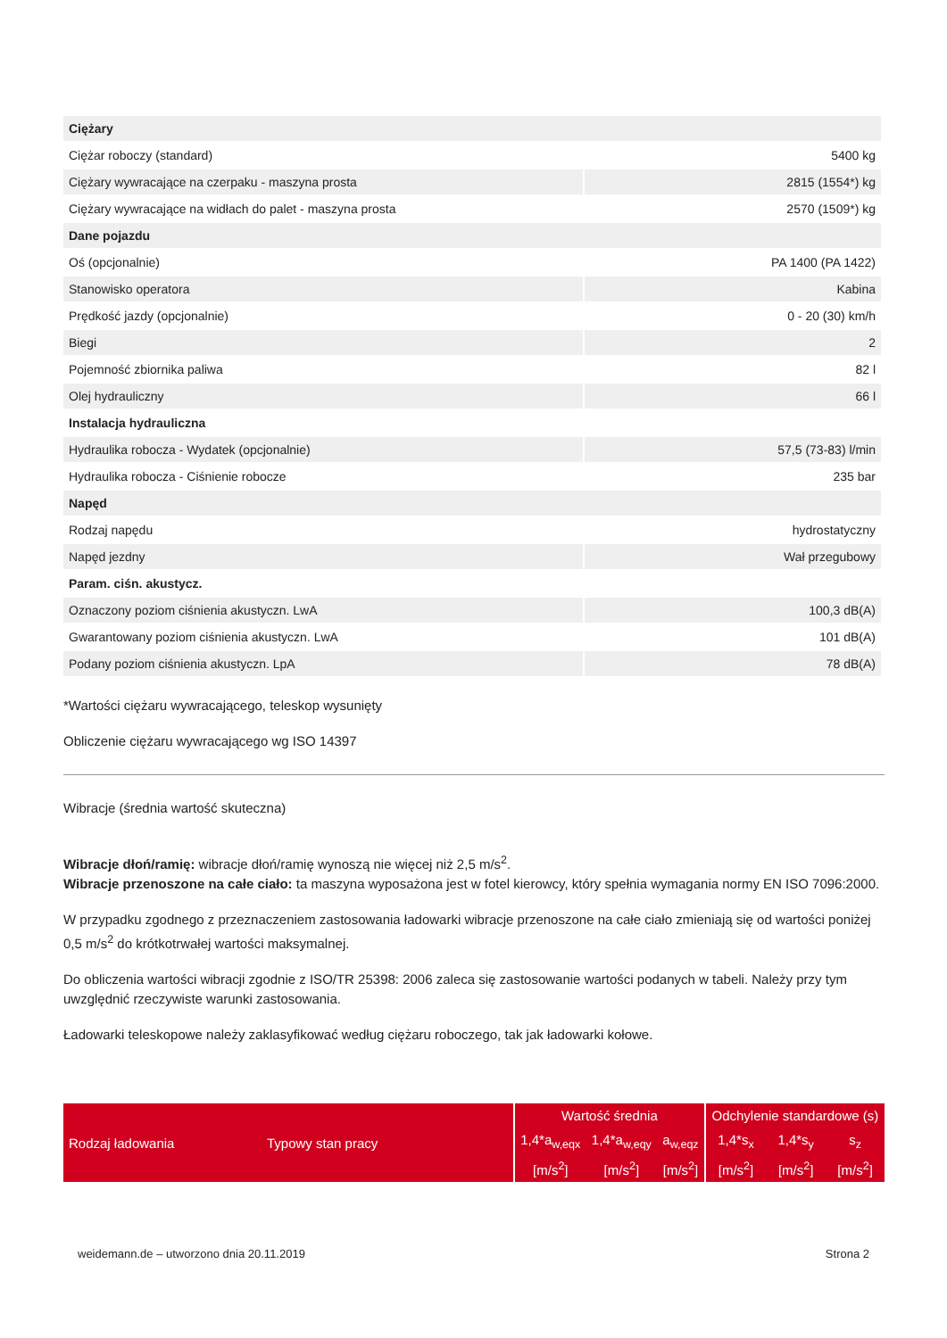| Ciężary | |
| Ciężar roboczy (standard) | 5400 kg |
| Ciężary wywracające na czerpaku - maszyna prosta | 2815 (1554*) kg |
| Ciężary wywracające na widłach do palet - maszyna prosta | 2570 (1509*) kg |
| Dane pojazdu | |
| Oś (opcjonalnie) | PA 1400 (PA 1422) |
| Stanowisko operatora | Kabina |
| Prędkość jazdy (opcjonalnie) | 0 - 20 (30) km/h |
| Biegi | 2 |
| Pojemność zbiornika paliwa | 82 l |
| Olej hydrauliczny | 66 l |
| Instalacja hydrauliczna | |
| Hydraulika robocza - Wydatek (opcjonalnie) | 57,5 (73-83) l/min |
| Hydraulika robocza - Ciśnienie robocze | 235 bar |
| Napęd | |
| Rodzaj napędu | hydrostatyczny |
| Napęd jezdny | Wał przegubowy |
| Param. ciśn. akustycz. | |
| Oznaczony poziom ciśnienia akustyczn. LwA | 100,3 dB(A) |
| Gwarantowany poziom ciśnienia akustyczn. LwA | 101 dB(A) |
| Podany poziom ciśnienia akustyczn. LpA | 78 dB(A) |
*Wartości ciężaru wywracającego, teleskop wysunięty
Obliczenie ciężaru wywracającego wg ISO 14397
Wibracje (średnia wartość skuteczna)
Wibracje dłoń/ramię: wibracje dłoń/ramię wynoszą nie więcej niż 2,5 m/s<sup>2</sup>.
Wibracje przenoszone na całe ciało: ta maszyna wyposażona jest w fotel kierowcy, który spełnia wymagania normy EN ISO 7096:2000.
W przypadku zgodnego z przeznaczeniem zastosowania ładowarki wibracje przenoszone na całe ciało zmieniają się od wartości poniżej 0,5 m/s<sup>2</sup> do krótkotrwałej wartości maksymalnej.
Do obliczenia wartości wibracji zgodnie z ISO/TR 25398: 2006 zaleca się zastosowanie wartości podanych w tabeli. Należy przy tym uwzględnić rzeczywiste warunki zastosowania.
Ładowarki teleskopowe należy zaklasyfikować według ciężaru roboczego, tak jak ładowarki kołowe.
| Rodzaj ładowania | Typowy stan pracy | Wartość średnia | | | Odchylenie standardowe (s) | | |
| | | 1,4*a<sub>w,eqx</sub> | 1,4*a<sub>w,eqy</sub> | a<sub>w,eqz</sub> | 1,4*s<sub>x</sub> | 1,4*s<sub>y</sub> | s<sub>z</sub> |
| | | [m/s<sup>2</sup>] | [m/s<sup>2</sup>] | [m/s<sup>2</sup>] | [m/s<sup>2</sup>] | [m/s<sup>2</sup>] | [m/s<sup>2</sup>] |
weidemann.de – utworzono dnia 20.11.2019 Strona 2